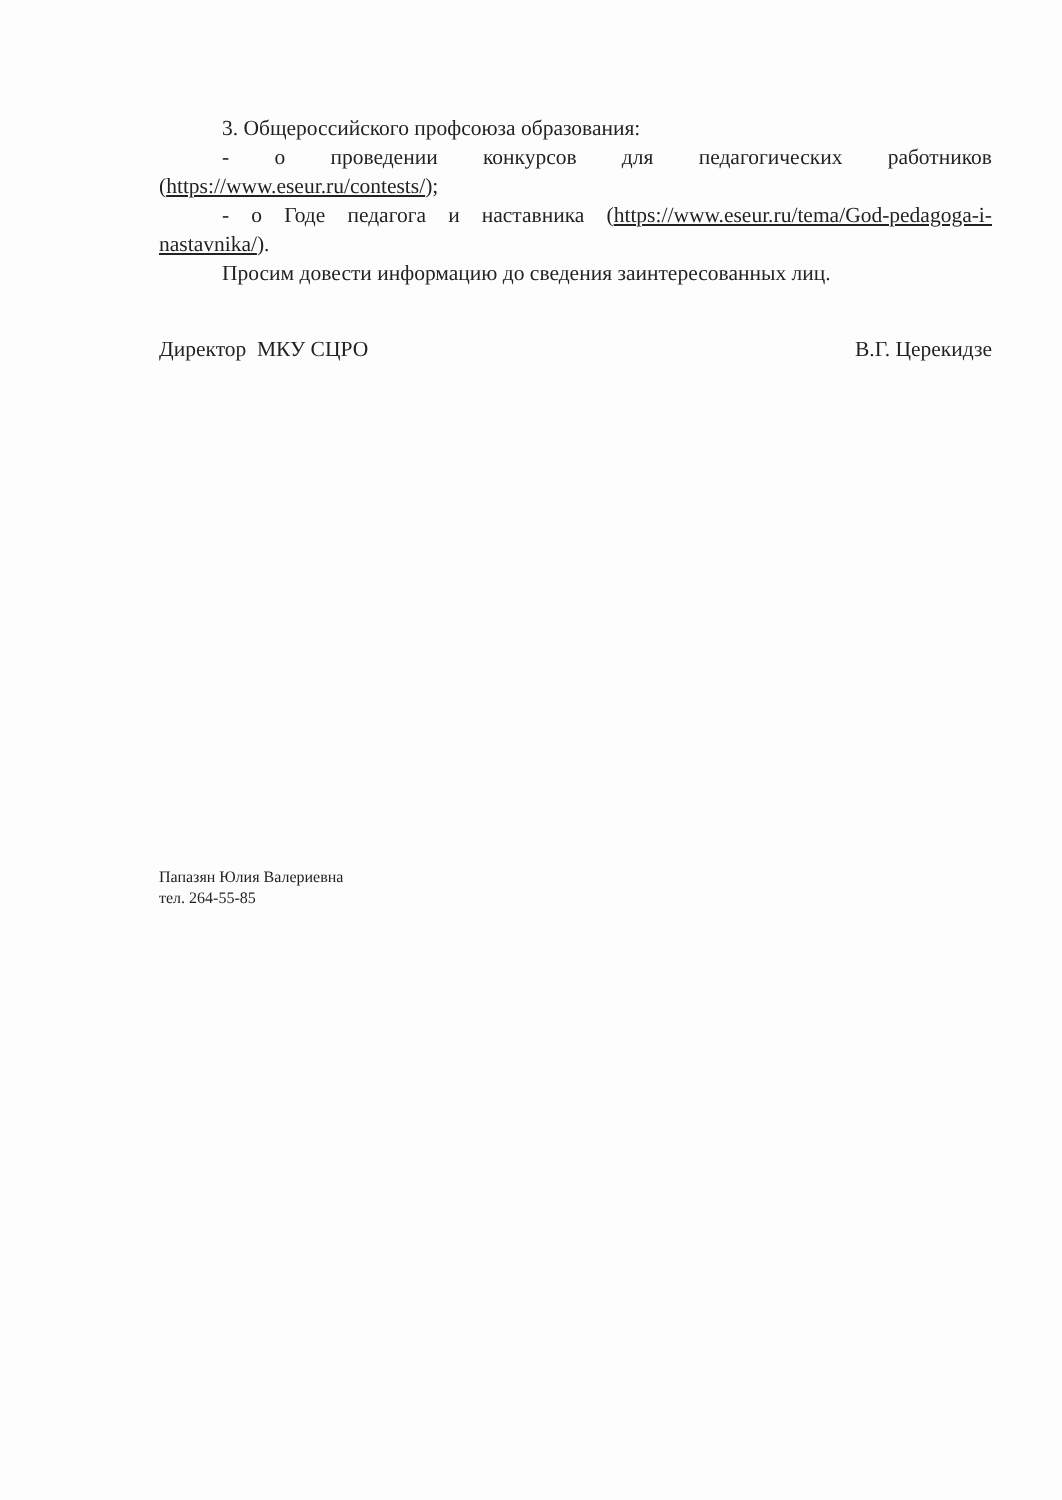3. Общероссийского профсоюза образования:
- о проведении конкурсов для педагогических работников (https://www.eseur.ru/contests/);
- о Годе педагога и наставника (https://www.eseur.ru/tema/God-pedagoga-i-nastavnika/).
Просим довести информацию до сведения заинтересованных лиц.
Директор МКУ СЦРО В.Г. Церекидзе
Папазян Юлия Валериевна
тел. 264-55-85